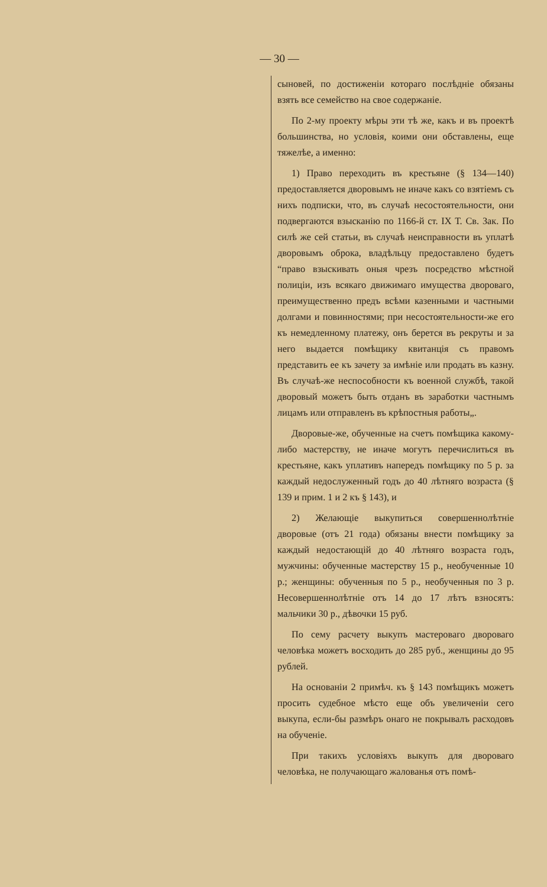— 30 —
сыновей, по достиженіи котораго послѣдніе обязаны взять все семейство на свое содержаніе.
По 2-му проекту мѣры эти тѣ же, какъ и въ проектѣ большинства, но условія, коими они обставлены, еще тяжелѣе, а именно:
1) Право переходить въ крестьяне (§ 134—140) предоставляется дворовымъ не иначе какъ со взятіемъ съ нихъ подписки, что, въ случаѣ несостоятельности, они подвергаются взысканію по 1166-й ст. IX Т. Св. Зак. По силѣ же сей статьи, въ случаѣ неисправности въ уплатѣ дворовымъ оброка, владѣльцу предоставлено будетъ “право взыскивать оныя чрезъ посредство мѣстной полиціи, изъ всякаго движимаго имущества двороваго, преимущественно предъ всѣми казенными и частными долгами и повинностями; при несостоятельности-же его къ немедленному платежу, онъ берется въ рекруты и за него выдается помѣщику квитанція съ правомъ представить ее къ зачету за имѣніе или продать въ казну. Въ случаѣ-же неспособности къ военной службѣ, такой дворовый можетъ быть отданъ въ заработки частнымъ лицамъ или отправленъ въ крѣпостныя работы„.
Дворовые-же, обученные на счетъ помѣщика какому-либо мастерству, не иначе могутъ перечислиться въ крестьяне, какъ уплативъ напередъ помѣщику по 5 р. за каждый недослуженный годъ до 40 лѣтняго возраста (§ 139 и прим. 1 и 2 къ § 143), и
2) Желающіе выкупиться совершеннолѣтніе дворовые (отъ 21 года) обязаны внести помѣщику за каждый недостающій до 40 лѣтняго возраста годъ, мужчины: обученные мастерству 15 р., необученные 10 р.; женщины: обученныя по 5 р., необученныя по 3 р. Несовершеннолѣтніе отъ 14 до 17 лѣтъ взносятъ: мальчики 30 р., дѣвочки 15 руб.
По сему расчету выкупъ мастероваго дворoваго человѣка можетъ восходить до 285 руб., женщины до 95 рублей.
На основаніи 2 примѣч. къ § 143 помѣщикъ можетъ просить судебное мѣсто еще объ увеличеніи сего выкупа, если-бы размѣръ онаго не покрывалъ расходовъ на обученіе.
При такихъ условіяхъ выкупъ для дворoваго человѣка, не получающаго жалованья отъ помѣ-